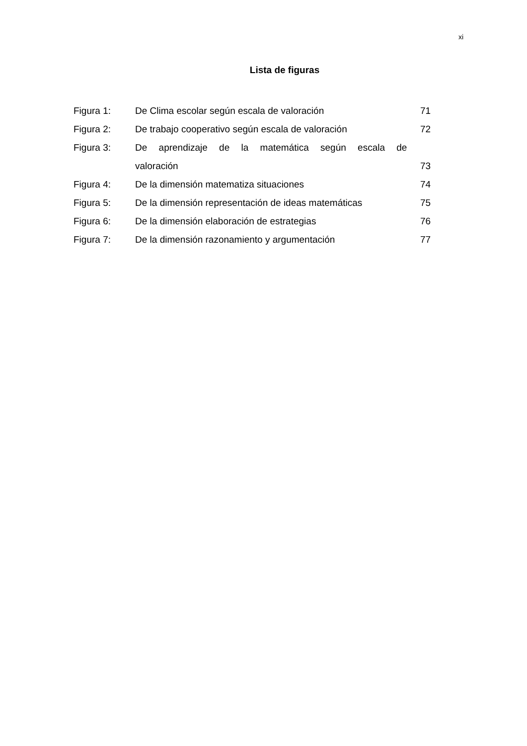xi
Lista de figuras
| Figura 1: | De Clima escolar según escala de valoración | 71 |
| Figura 2: | De trabajo cooperativo según escala de valoración | 72 |
| Figura 3: | De aprendizaje de la matemática según escala de | |
| | valoración | 73 |
| Figura 4: | De la dimensión matematiza situaciones | 74 |
| Figura 5: | De la dimensión representación de ideas matemáticas | 75 |
| Figura 6: | De la dimensión elaboración de estrategias | 76 |
| Figura 7: | De la dimensión razonamiento y argumentación | 77 |